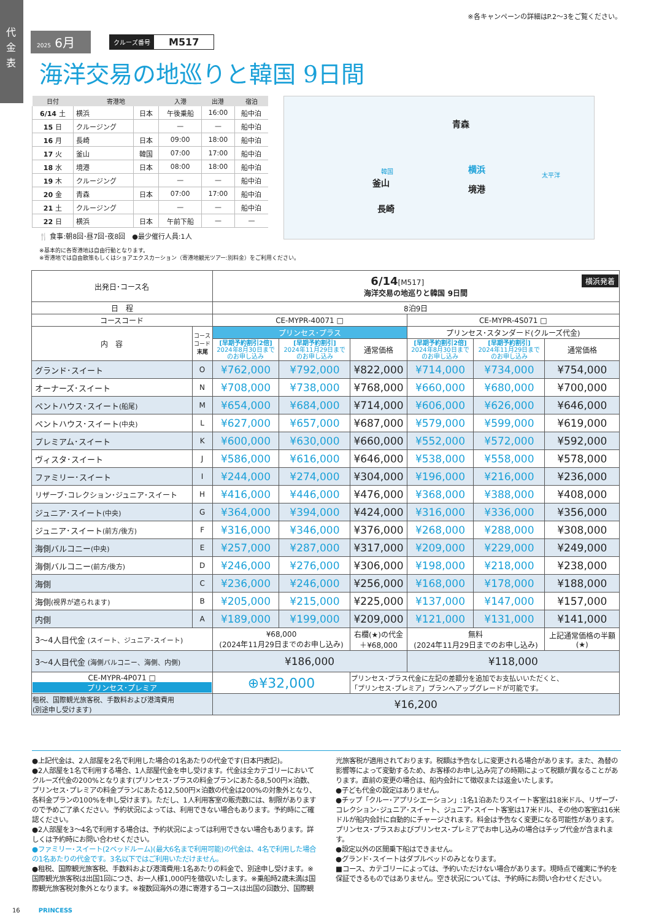代金表
※各キャンペーンの詳細はP.2～3をご覧ください。
2025 6月
クルーズ番号 M517
海洋交易の地巡りと韓国 9日間
| 日付 | 寄港地 | | 入港 | 出港 | 宿泊 |
| --- | --- | --- | --- | --- | --- |
| 6/14 土 | 横浜 | 日本 | 午後乗船 | 16:00 | 船中泊 |
| 15 日 | クルージング | | — | — | 船中泊 |
| 16 月 | 長崎 | 日本 | 09:00 | 18:00 | 船中泊 |
| 17 火 | 釜山 | 韓国 | 07:00 | 17:00 | 船中泊 |
| 18 水 | 境港 | 日本 | 08:00 | 18:00 | 船中泊 |
| 19 木 | クルージング | | — | — | 船中泊 |
| 20 金 | 青森 | 日本 | 07:00 | 17:00 | 船中泊 |
| 21 土 | クルージング | | — | — | 船中泊 |
| 22 日 | 横浜 | 日本 | 午前下船 | — | — |
🍴 食事:朝8回･昼7回･夜8回　●最少催行人員:1人
※基本的に各寄港地は自由行動となります。
※寄港地では自由散策もしくはショアエクスカーション（寄港地観光ツアー:別料金）をご利用ください。
青森
韓国
釜山
境港
長崎
横浜
太平洋
| 出発日･コース名 | | 6/14 [M517] 横浜発着 海洋交易の地巡りと韓国 9日間 | | | | | |
| 日 程 | | 8泊9日 | | | | | |
| コースコード | | CE-MYPR-40071 □ | | | CE-MYPR-4S071 □ | | |
| 内 容 | コース コード 末尾 | プリンセス･プラス | | | プリンセス･スタンダード(クルーズ代金) | | |
| | | [早期予約割引2倍] 2024年8月30日まで のお申し込み | [早期予約割引] 2024年11月29日まで のお申し込み | 通常価格 | [早期予約割引2倍] 2024年8月30日まで のお申し込み | [早期予約割引] 2024年11月29日まで のお申し込み | 通常価格 |
| グランド･スイート | O | ¥762,000 | ¥792,000 | ¥822,000 | ¥714,000 | ¥734,000 | ¥754,000 |
| オーナーズ･スイート | N | ¥708,000 | ¥738,000 | ¥768,000 | ¥660,000 | ¥680,000 | ¥700,000 |
| ペントハウス･スイート (船尾) | M | ¥654,000 | ¥684,000 | ¥714,000 | ¥606,000 | ¥626,000 | ¥646,000 |
| ペントハウス･スイート (中央) | L | ¥627,000 | ¥657,000 | ¥687,000 | ¥579,000 | ¥599,000 | ¥619,000 |
| プレミアム･スイート | K | ¥600,000 | ¥630,000 | ¥660,000 | ¥552,000 | ¥572,000 | ¥592,000 |
| ヴィスタ･スイート | J | ¥586,000 | ¥616,000 | ¥646,000 | ¥538,000 | ¥558,000 | ¥578,000 |
| ファミリー･スイート | I | ¥244,000 | ¥274,000 | ¥304,000 | ¥196,000 | ¥216,000 | ¥236,000 |
| リザーブ･コレクション･ジュニア･スイート | H | ¥416,000 | ¥446,000 | ¥476,000 | ¥368,000 | ¥388,000 | ¥408,000 |
| ジュニア･スイート (中央) | G | ¥364,000 | ¥394,000 | ¥424,000 | ¥316,000 | ¥336,000 | ¥356,000 |
| ジュニア･スイート (前方/後方) | F | ¥316,000 | ¥346,000 | ¥376,000 | ¥268,000 | ¥288,000 | ¥308,000 |
| 海側バルコニー (中央) | E | ¥257,000 | ¥287,000 | ¥317,000 | ¥209,000 | ¥229,000 | ¥249,000 |
| 海側バルコニー (前方/後方) | D | ¥246,000 | ¥276,000 | ¥306,000 | ¥198,000 | ¥218,000 | ¥238,000 |
| 海側 | C | ¥236,000 | ¥246,000 | ¥256,000 | ¥168,000 | ¥178,000 | ¥188,000 |
| 海側 (視界が遮られます) | B | ¥205,000 | ¥215,000 | ¥225,000 | ¥137,000 | ¥147,000 | ¥157,000 |
| 内側 | A | ¥189,000 | ¥199,000 | ¥209,000 | ¥121,000 | ¥131,000 | ¥141,000 |
| 3～4人目代金 (スイート、ジュニア･スイート) | | ¥68,000 (2024年11月29日までのお申し込み) | | 右欄(★)の代金 ＋¥68,000 | 無料 (2024年11月29日までのお申し込み) | | 上記通常価格の半額 (★) |
| 3～4人目代金 (海側バルコニー、海側、内側) | | ¥186,000 | | | ¥118,000 | | |
| CE-MYPR-4P071 □ プリンセス･プレミア | | ⊕¥32,000 | | プリンセス･プラス代金に左記の差額分を追加でお支払いいただくと、 「プリンセス･プレミア」プランへアップグレードが可能です。 | | | |
| 租税、国際観光旅客税、手数料および港湾費用 (別途申し受けます) | | ¥16,200 | | | | | |
●上記代金は、2人部屋を2名で利用した場合の1名あたりの代金です(日本円表記)。
●2人部屋を1名で利用する場合、1人部屋代金を申し受けます。代金は全カテゴリーにおいてクルーズ代金の200%となります(プリンセス･プラスの料金プランにあたる8,500円×泊数、プリンセス･プレミアの料金プランにあたる12,500円×泊数の代金は200%の対象外となり、各料金プランの100%を申し受けます)。ただし、1人利用客室の販売数には、制限がありますので予めご了承ください。予約状況によっては、利用できない場合もあります。予約時にご確認ください。
●2人部屋を3～4名で利用する場合は、予約状況によっては利用できない場合もあります。詳しくは予約時にお問い合わせください。
●ファミリー･スイート(2ベッドルーム)(最大6名まで利用可能)の代金は、4名で利用した場合の1名あたりの代金です。3名以下ではご利用いただけません。
●租税、国際観光旅客税、手数料および港湾費用:1名あたりの料金で、別途申し受けます。※国際観光旅客税は出国1回につき、お一人様1,000円を徴収いたします。※乗船時2歳未満は国際観光旅客税対象外となります。※複数回海外の港に寄港するコースは出国の回数分、国際観光旅客税が適用されております。税額は予告なしに変更される場合があります。また、為替の影響等によって変動するため、お客様のお申し込み完了の時期によって税額が異なることがあります。直前の変更の場合は、船内会計にて徴収または返金いたします。
●子ども代金の設定はありません。
●チップ「クルー･アプリシエーション」:1名1泊あたりスイート客室は18米ドル、リザーブ･コレクション･ジュニア･スイート、ジュニア･スイート客室は17米ドル、その他の客室は16米ドルが船内会計に自動的にチャージされます。料金は予告なく変更になる可能性があります。プリンセス･プラスおよびプリンセス･プレミアでお申し込みの場合はチップ代金が含まれます。
●設定以外の区間乗下船はできません。
●グランド･スイートはダブルベッドのみとなります。
■コース、カテゴリーによっては、予約いただけない場合があります。現時点で確実に予約を保証できるものではありません。空き状況については、予約時にお問い合わせください。
16　PRINCESS